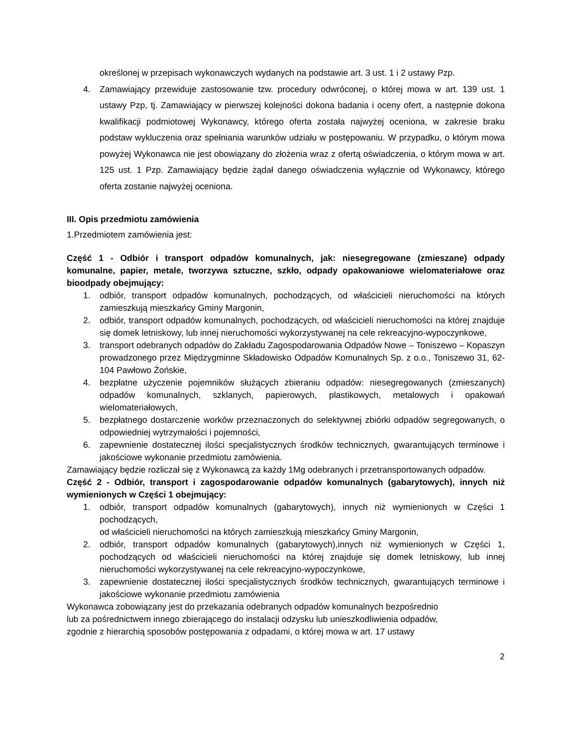określonej w przepisach wykonawczych wydanych na podstawie art. 3 ust. 1 i 2 ustawy Pzp.
4. Zamawiający przewiduje zastosowanie tzw. procedury odwróconej, o której mowa w art. 139 ust. 1 ustawy Pzp, tj. Zamawiający w pierwszej kolejności dokona badania i oceny ofert, a następnie dokona kwalifikacji podmiotowej Wykonawcy, którego oferta została najwyżej oceniona, w zakresie braku podstaw wykluczenia oraz spełniania warunków udziału w postępowaniu. W przypadku, o którym mowa powyżej Wykonawca nie jest obowiązany do złożenia wraz z ofertą oświadczenia, o którym mowa w art. 125 ust. 1 Pzp. Zamawiający będzie żądał danego oświadczenia wyłącznie od Wykonawcy, którego oferta zostanie najwyżej oceniona.
III. Opis przedmiotu zamówienia
1.Przedmiotem zamówienia jest:
Część 1 - Odbiór i transport odpadów komunalnych, jak: niesegregowane (zmieszane) odpady komunalne, papier, metale, tworzywa sztuczne, szkło, odpady opakowaniowe wielomateriałowe oraz bioodpady obejmujący:
1. odbiór, transport odpadów komunalnych, pochodzących, od właścicieli nieruchomości na których zamieszkują mieszkańcy Gminy Margonin,
2. odbiór, transport odpadów komunalnych, pochodzących, od właścicieli nieruchomości na której znajduje się domek letniskowy, lub innej nieruchomości wykorzystywanej na cele rekreacyjno-wypoczynkowe,
3. transport odebranych odpadów do Zakładu Zagospodarowania Odpadów Nowe – Toniszewo – Kopaszyn prowadzonego przez Międzygminne Składowisko Odpadów Komunalnych Sp. z o.o., Toniszewo 31, 62-104 Pawłowo Żońskie,
4. bezpłatne użyczenie pojemników służących zbieraniu odpadów: niesegregowanych (zmieszanych) odpadów komunalnych, szklanych, papierowych, plastikowych, metalowych i opakowań wielomateriałowych,
5. bezpłatnego dostarczenie worków przeznaczonych do selektywnej zbiórki odpadów segregowanych, o odpowiedniej wytrzymałości i pojemności,
6. zapewnienie dostatecznej ilości specjalistycznych środków technicznych, gwarantujących terminowe i jakościowe wykonanie przedmiotu zamówienia.
Zamawiający będzie rozliczał się z Wykonawcą za każdy 1Mg odebranych i przetransportowanych odpadów.
Część 2 - Odbiór, transport i zagospodarowanie odpadów komunalnych (gabarytowych), innych niż wymienionych w Części 1 obejmujący:
1. odbiór, transport odpadów komunalnych (gabarytowych), innych niż wymienionych w Części 1 pochodzących,
od właścicieli nieruchomości na których zamieszkują mieszkańcy Gminy Margonin,
2. odbiór, transport odpadów komunalnych (gabarytowych),innych niż wymienionych w Części 1, pochodzących od właścicieli nieruchomości na której znajduje się domek letniskowy, lub innej nieruchomości wykorzystywanej na cele rekreacyjno-wypoczynkowe,
3. zapewnienie dostatecznej ilości specjalistycznych środków technicznych, gwarantujących terminowe i jakościowe wykonanie przedmiotu zamówienia
Wykonawca zobowiązany jest do przekazania odebranych odpadów komunalnych bezpośrednio
lub za pośrednictwem innego zbierającego do instalacji odzysku lub unieszkodliwienia odpadów,
zgodnie z hierarchią sposobów postępowania z odpadami, o której mowa w art. 17 ustawy
2